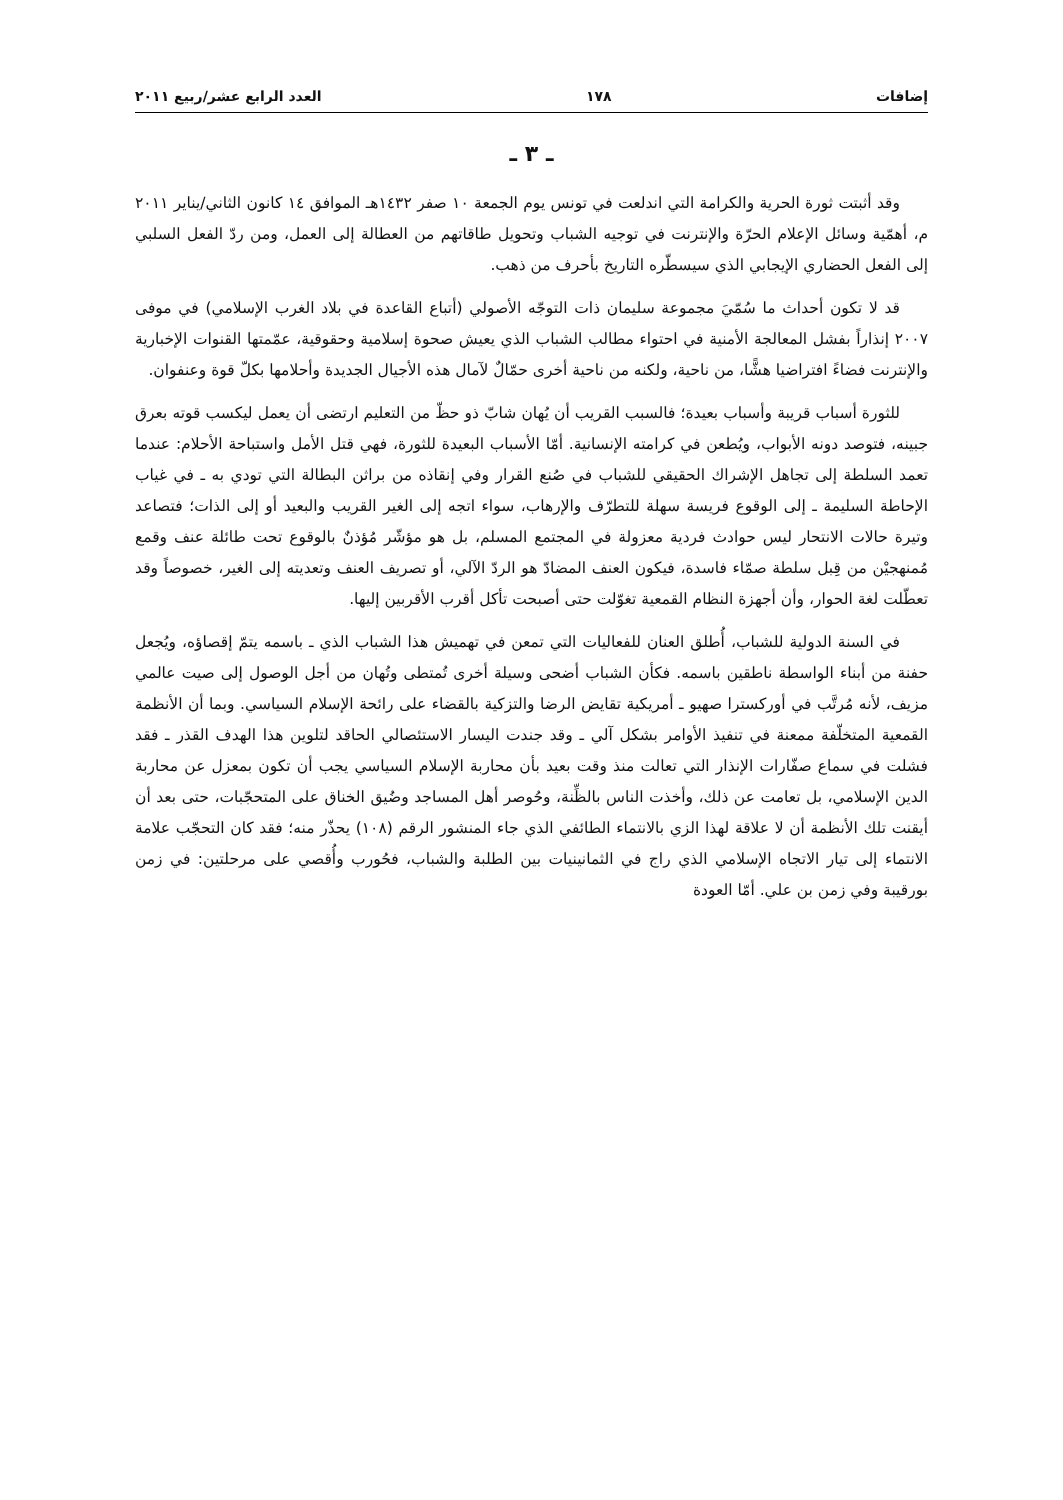إضافات ١٧٨ العدد الرابع عشر/ربيع ٢٠١١
ـ ٣ ـ
وقد أثبتت ثورة الحرية والكرامة التي اندلعت في تونس يوم الجمعة ١٠ صفر ١٤٣٢هـ الموافق ١٤ كانون الثاني/يناير ٢٠١١ م، أهمّية وسائل الإعلام الحرّة والإنترنت في توجيه الشباب وتحويل طاقاتهم من العطالة إلى العمل، ومن ردّ الفعل السلبي إلى الفعل الحضاري الإيجابي الذي سيسطّره التاريخ بأحرف من ذهب.
قد لا تكون أحداث ما سُمّيَ مجموعة سليمان ذات التوجّه الأصولي (أتباع القاعدة في بلاد الغرب الإسلامي) في موفى ٢٠٠٧ إنذاراً بفشل المعالجة الأمنية في احتواء مطالب الشباب الذي يعيش صحوة إسلامية وحقوقية، عمّمتها القنوات الإخبارية والإنترنت فضاءً افتراضيا هشًّا، من ناحية، ولكنه من ناحية أخرى حمّالٌ لآمال هذه الأجيال الجديدة وأحلامها بكلّ قوة وعنفوان.
للثورة أسباب قريبة وأسباب بعيدة؛ فالسبب القريب أن يُهان شابّ ذو حظّ من التعليم ارتضى أن يعمل ليكسب قوته بعرق جبينه، فتوصد دونه الأبواب، ويُطعن في كرامته الإنسانية. أمّا الأسباب البعيدة للثورة، فهي قتل الأمل واستباحة الأحلام: عندما تعمد السلطة إلى تجاهل الإشراك الحقيقي للشباب في صُنع القرار وفي إنقاذه من براثن البطالة التي تودي به ـ في غياب الإحاطة السليمة ـ إلى الوقوع فريسة سهلة للتطرّف والإرهاب، سواء اتجه إلى الغير القريب والبعيد أو إلى الذات؛ فتصاعد وتيرة حالات الانتحار ليس حوادث فردية معزولة في المجتمع المسلم، بل هو مؤشّر مُؤذنٌ بالوقوع تحت طائلة عنف وقمع مُمنهجيْن من قِبل سلطة صمّاء فاسدة، فيكون العنف المضادّ هو الردّ الآلي، أو تصريف العنف وتعديته إلى الغير، خصوصاً وقد تعطّلت لغة الحوار، وأن أجهزة النظام القمعية تغوّلت حتى أصبحت تأكل أقرب الأقربين إليها.
في السنة الدولية للشباب، أُطلق العنان للفعاليات التي تمعن في تهميش هذا الشباب الذي ـ باسمه يتمّ إقصاؤه، ويُجعل حفنة من أبناء الواسطة ناطقين باسمه. فكأن الشباب أضحى وسيلة أخرى تُمتطى وتُهان من أجل الوصول إلى صيت عالمي مزيف، لأنه مُرتَّب في أوركسترا صهيو ـ أمريكية تقايض الرضا والتزكية بالقضاء على رائحة الإسلام السياسي. وبما أن الأنظمة القمعية المتخلّفة ممعنة في تنفيذ الأوامر بشكل آلي ـ وقد جندت اليسار الاستئصالي الحاقد لتلوين هذا الهدف القذر ـ فقد فشلت في سماع صفّارات الإنذار التي تعالت منذ وقت بعيد بأن محاربة الإسلام السياسي يجب أن تكون بمعزل عن محاربة الدين الإسلامي، بل تعامت عن ذلك، وأخذت الناس بالظِّنة، وحُوصر أهل المساجد وضُيق الخناق على المتحجّبات، حتى بعد أن أيقنت تلك الأنظمة أن لا علاقة لهذا الزي بالانتماء الطائفي الذي جاء المنشور الرقم (١٠٨) يحذّر منه؛ فقد كان التحجّب علامة الانتماء إلى تيار الاتجاه الإسلامي الذي راج في الثمانينيات بين الطلبة والشباب، فحُورب وأُقصي على مرحلتين: في زمن بورقيبة وفي زمن بن علي. أمّا العودة